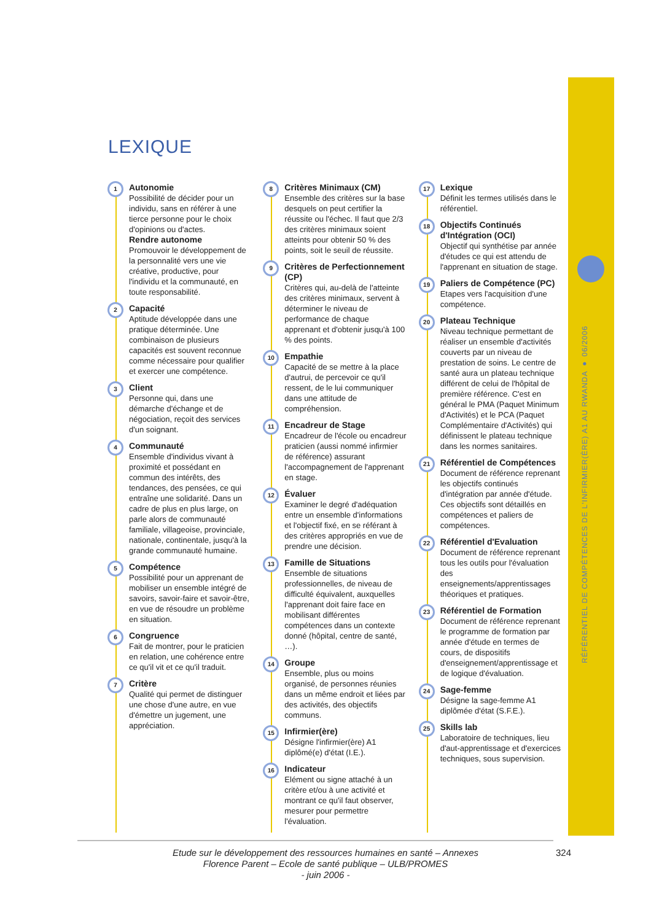RÉFÉRENTIEL DE COMPÉTENCES DE L'INFIRMIER(ÈRE) A1 AU RWANDA ● 06/2006
LEXIQUE
1 Autonomie
Possibilité de décider pour un individu, sans en référer à une tierce personne pour le choix d'opinions ou d'actes.
Rendre autonome
Promouvoir le développement de la personnalité vers une vie créative, productive, pour l'individu et la communauté, en toute responsabilité.
2 Capacité
Aptitude développée dans une pratique déterminée. Une combinaison de plusieurs capacités est souvent reconnue comme nécessaire pour qualifier et exercer une compétence.
3 Client
Personne qui, dans une démarche d'échange et de négociation, reçoit des services d'un soignant.
4 Communauté
Ensemble d'individus vivant à proximité et possédant en commun des intérêts, des tendances, des pensées, ce qui entraîne une solidarité. Dans un cadre de plus en plus large, on parle alors de communauté familiale, villageoise, provinciale, nationale, continentale, jusqu'à la grande communauté humaine.
5 Compétence
Possibilité pour un apprenant de mobiliser un ensemble intégré de savoirs, savoir-faire et savoir-être, en vue de résoudre un problème en situation.
6 Congruence
Fait de montrer, pour le praticien en relation, une cohérence entre ce qu'il vit et ce qu'il traduit.
7 Critère
Qualité qui permet de distinguer une chose d'une autre, en vue d'émettre un jugement, une appréciation.
8 Critères Minimaux (CM)
Ensemble des critères sur la base desquels on peut certifier la réussite ou l'échec. Il faut que 2/3 des critères minimaux soient atteints pour obtenir 50 % des points, soit le seuil de réussite.
9 Critères de Perfectionnement (CP)
Critères qui, au-delà de l'atteinte des critères minimaux, servent à déterminer le niveau de performance de chaque apprenant et d'obtenir jusqu'à 100 % des points.
10 Empathie
Capacité de se mettre à la place d'autrui, de percevoir ce qu'il ressent, de le lui communiquer dans une attitude de compréhension.
11 Encadreur de Stage
Encadreur de l'école ou encadreur praticien (aussi nommé infirmier de référence) assurant l'accompagnement de l'apprenant en stage.
12 Évaluer
Examiner le degré d'adéquation entre un ensemble d'informations et l'objectif fixé, en se référant à des critères appropriés en vue de prendre une décision.
13 Famille de Situations
Ensemble de situations professionnelles, de niveau de difficulté équivalent, auxquelles l'apprenant doit faire face en mobilisant différentes compétences dans un contexte donné (hôpital, centre de santé, …).
14 Groupe
Ensemble, plus ou moins organisé, de personnes réunies dans un même endroit et liées par des activités, des objectifs communs.
15 Infirmier(ère)
Désigne l'infirmier(ère) A1 diplômé(e) d'état (I.E.).
16 Indicateur
Elément ou signe attaché à un critère et/ou à une activité et montrant ce qu'il faut observer, mesurer pour permettre l'évaluation.
17 Lexique
Définit les termes utilisés dans le référentiel.
18 Objectifs Continués d'Intégration (OCI)
Objectif qui synthétise par année d'études ce qui est attendu de l'apprenant en situation de stage.
19 Paliers de Compétence (PC)
Etapes vers l'acquisition d'une compétence.
20 Plateau Technique
Niveau technique permettant de réaliser un ensemble d'activités couverts par un niveau de prestation de soins. Le centre de santé aura un plateau technique différent de celui de l'hôpital de première référence. C'est en général le PMA (Paquet Minimum d'Activités) et le PCA (Paquet Complémentaire d'Activités) qui définissent le plateau technique dans les normes sanitaires.
21 Référentiel de Compétences
Document de référence reprenant les objectifs continués d'intégration par année d'étude. Ces objectifs sont détaillés en compétences et paliers de compétences.
22 Référentiel d'Evaluation
Document de référence reprenant tous les outils pour l'évaluation des enseignements/apprentissages théoriques et pratiques.
23 Référentiel de Formation
Document de référence reprenant le programme de formation par année d'étude en termes de cours, de dispositifs d'enseignement/apprentissage et de logique d'évaluation.
24 Sage-femme
Désigne la sage-femme A1 diplômée d'état (S.F.E.).
25 Skills lab
Laboratoire de techniques, lieu d'aut-apprentissage et d'exercices techniques, sous supervision.
Etude sur le développement des ressources humaines en santé – Annexes
Florence Parent – Ecole de santé publique – ULB/PROMES
- juin 2006 -
324